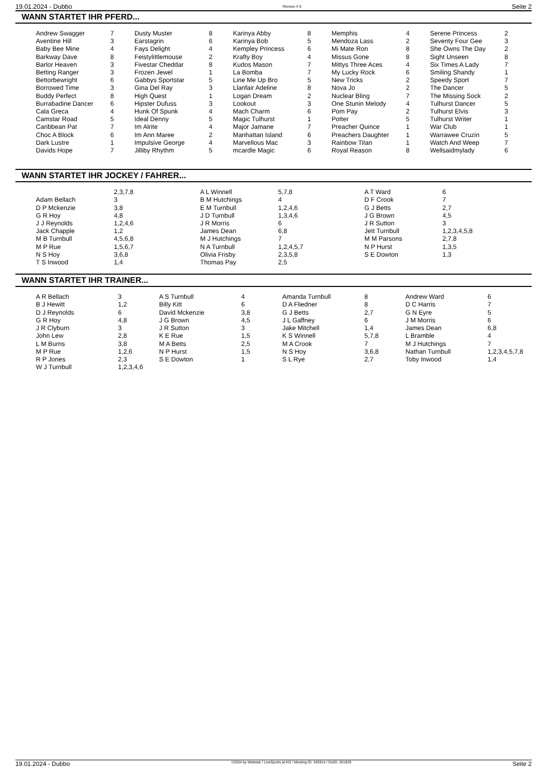19.01.2024 - Dubbo Rennen # 9 Seite 2
WANN STARTET IHR PFERD...
| Andrew Swagger | 7 | Dusty Muster | 8 | Karinya Abby | 8 | Memphis | 4 | Serene Princess | 2 |
| Aventine Hill | 3 | Earstagrin | 6 | Karinya Bob | 5 | Mendoza Lass | 2 | Seventy Four Gee | 3 |
| Baby Bee Mine | 4 | Fays Delight | 4 | Kempley Princess | 6 | Mi Mate Ron | 8 | She Owns The Day | 2 |
| Barkway Dave | 8 | Feistylittlemouse | 2 | Krafty Boy | 4 | Missus Gone | 8 | Sight Unseen | 8 |
| Barlor Heaven | 3 | Fivestar Cheddar | 8 | Kudos Mason | 7 | Mittys Three Aces | 4 | Six Times A Lady | 7 |
| Betting Ranger | 3 | Frozen Jewel | 1 | La Bomba | 7 | My Lucky Rock | 6 | Smiling Shandy | 1 |
| Bettorbewright | 6 | Gabbys Sportstar | 5 | Line Me Up Bro | 5 | New Tricks | 2 | Speedy Sport | 7 |
| Borrowed Time | 3 | Gina Del Ray | 3 | Llanfair Adeline | 8 | Nova Jo | 2 | The Dancer | 5 |
| Buddy Perfect | 8 | High Quest | 1 | Logan Dream | 2 | Nuclear Bling | 7 | The Missing Sock | 2 |
| Burrabadine Dancer | 6 | Hipster Dufuss | 3 | Lookout | 3 | One Stunin Melody | 4 | Tulhurst Dancer | 5 |
| Cala Greca | 4 | Hunk Of Spunk | 4 | Mach Charm | 6 | Pom Pay | 2 | Tulhurst Elvis | 3 |
| Camstar Road | 5 | Ideal Denny | 5 | Magic Tulhurst | 1 | Potter | 5 | Tulhurst Writer | 1 |
| Caribbean Pat | 7 | Im Alrite | 4 | Major Jamane | 7 | Preacher Quince | 1 | War Club | 1 |
| Choc A Block | 6 | Im Ann Maree | 2 | Manhattan Island | 6 | Preachers Daughter | 1 | Warrawee Cruzin | 5 |
| Dark Lustre | 1 | Impulsive George | 4 | Marvellous Mac | 3 | Rainbow Titan | 1 | Watch And Weep | 7 |
| Davids Hope | 7 | Jilliby Rhythm | 5 | mcardle Magic | 6 | Royal Reason | 8 | Wellsaidmylady | 6 |
WANN STARTET IHR JOCKEY / FAHRER...
| | 2,3,7,8 | A L Winnell | 5,7,8 | A T Ward | 6 |
| Adam Bellach | 3 | B M Hutchings | 4 | D F Crook | 7 |
| D P Mckenzie | 3,8 | E M Turnbull | 1,2,4,6 | G J Betts | 2,7 |
| G R Hoy | 4,8 | J D Turnbull | 1,3,4,6 | J G Brown | 4,5 |
| J J Reynolds | 1,2,4,6 | J R Morris | 6 | J R Sutton | 3 |
| Jack Chapple | 1,2 | James Dean | 6,8 | Jett Turnbull | 1,2,3,4,5,8 |
| M B Turnbull | 4,5,6,8 | M J Hutchings | 7 | M M Parsons | 2,7,8 |
| M P Rue | 1,5,6,7 | N A Turnbull | 1,2,4,5,7 | N P Hurst | 1,3,5 |
| N S Hoy | 3,6,8 | Olivia Frisby | 2,3,5,8 | S E Dowton | 1,3 |
| T S Inwood | 1,4 | Thomas Pay | 2,5 | | |
WANN STARTET IHR TRAINER...
| A R Bellach | 3 | A S Turnbull | 4 | Amanda Turnbull | 8 | Andrew Ward | 6 |
| B J Hewitt | 1,2 | Billy Kitt | 6 | D A Fliedner | 8 | D C Harris | 7 |
| D J Reynolds | 6 | David Mckenzie | 3,8 | G J Betts | 2,7 | G N Eyre | 5 |
| G R Hoy | 4,8 | J G Brown | 4,5 | J L Gaffney | 6 | J M Morris | 6 |
| J R Clyburn | 3 | J R Sutton | 3 | Jake Mitchell | 1,4 | James Dean | 6,8 |
| John Lew | 2,8 | K E Rue | 1,5 | K S Winnell | 5,7,8 | L Bramble | 4 |
| L M Burns | 3,8 | M A Betts | 2,5 | M A Crook | 7 | M J Hutchings | 7 |
| M P Rue | 1,2,6 | N P Hurst | 1,5 | N S Hoy | 3,6,8 | Nathan Turnbull | 1,2,3,4,5,7,8 |
| R P Jones | 2,3 | S E Dowton | 1 | S L Rye | 2,7 | Toby Inwood | 1,4 |
| W J Turnbull | 1,2,3,4,6 | | | | | | |
19.01.2024 - Dubbo ©2024 by Wettstar / LiveSports.at KG / Meeting ID: 345914 / ExtID: 261929 Seite 2